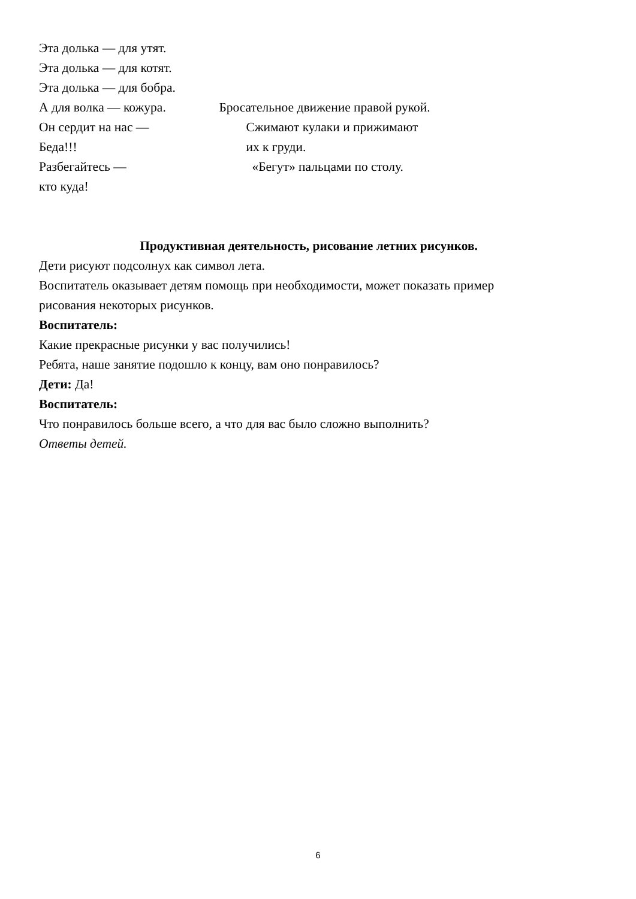Эта долька — для утят.
Эта долька — для котят.
Эта долька — для бобра.
А для волка — кожура. Бросательное движение правой рукой.
Он сердит на нас — Сжимают кулаки и прижимают
Беда!!! их к груди.
Разбегайтесь — «Бегут» пальцами по столу.
кто куда!
Продуктивная деятельность, рисование летних рисунков.
Дети рисуют подсолнух как символ лета.
Воспитатель оказывает детям помощь при необходимости, может показать пример
рисования некоторых рисунков.
Воспитатель:
Какие прекрасные рисунки у вас получились!
Ребята, наше занятие подошло к концу, вам оно понравилось?
Дети: Да!
Воспитатель:
Что понравилось больше всего, а что для вас было сложно выполнить?
Ответы детей.
6